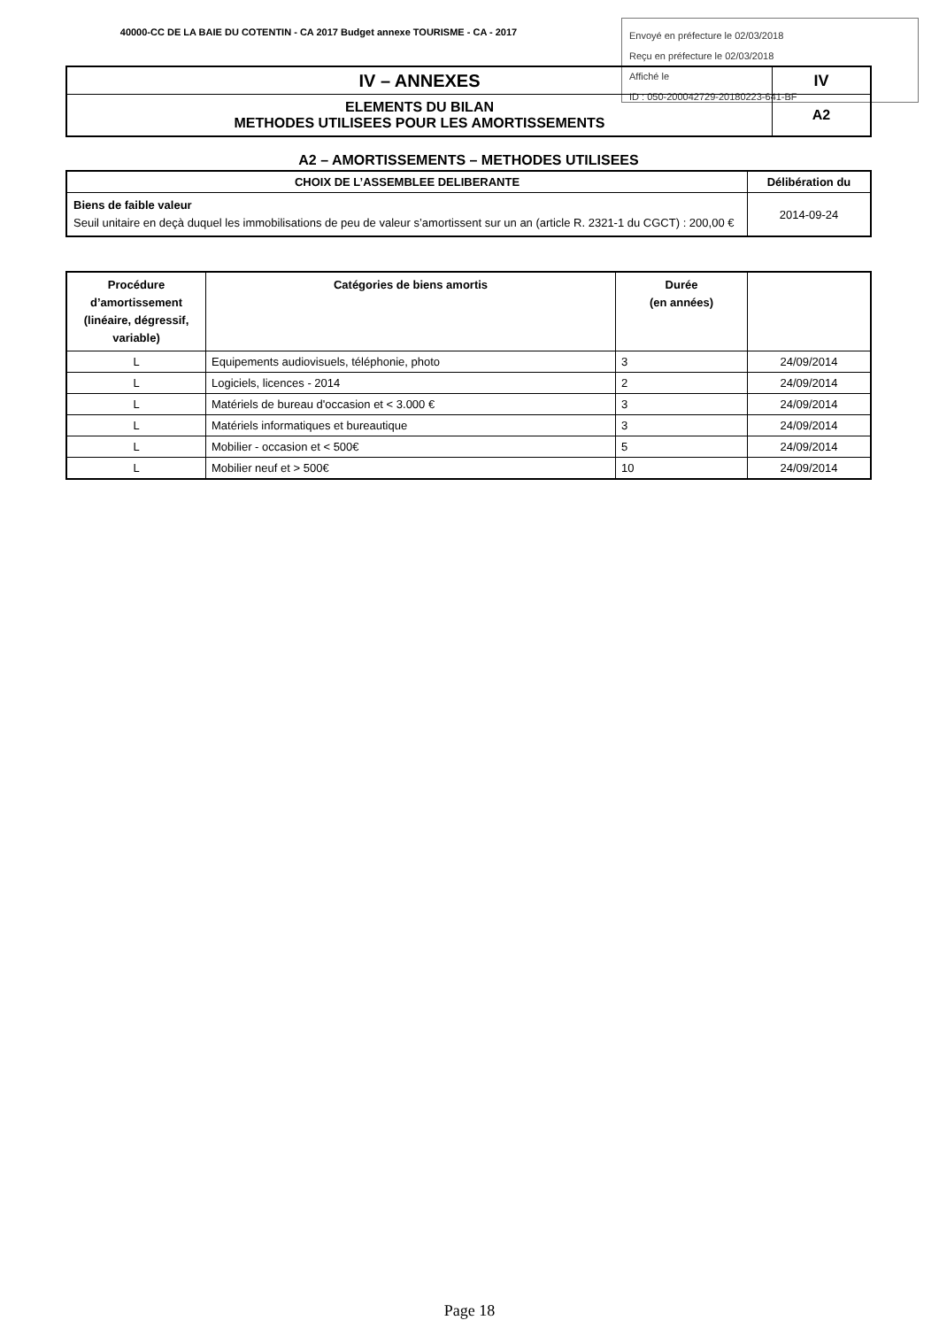40000-CC DE LA BAIE DU COTENTIN - CA 2017 Budget annexe TOURISME - CA - 2017
Envoyé en préfecture le 02/03/2018
Reçu en préfecture le 02/03/2018
Affiché le
ID : 050-200042729-20180223-641-BF
| IV – ANNEXES | IV |
| ELEMENTS DU BILAN METHODES UTILISEES POUR LES AMORTISSEMENTS | A2 |
A2 – AMORTISSEMENTS – METHODES UTILISEES
| CHOIX DE L’ASSEMBLEE DELIBERANTE | Délibération du |
| --- | --- |
| Biens de faible valeur Seuil unitaire en deçà duquel les immobilisations de peu de valeur s’amortissent sur un an (article R. 2321-1 du CGCT) : 200,00 € | 2014-09-24 |
| Procédure d’amortissement (linéaire, dégressif, variable) | Catégories de biens amortis | Durée (en années) | |
| --- | --- | --- | --- |
| L | Equipements audiovisuels, téléphonie, photo | 3 | 24/09/2014 |
| L | Logiciels, licences - 2014 | 2 | 24/09/2014 |
| L | Matériels de bureau d'occasion et < 3.000 € | 3 | 24/09/2014 |
| L | Matériels informatiques et bureautique | 3 | 24/09/2014 |
| L | Mobilier - occasion et < 500€ | 5 | 24/09/2014 |
| L | Mobilier neuf et > 500€ | 10 | 24/09/2014 |
Page 18